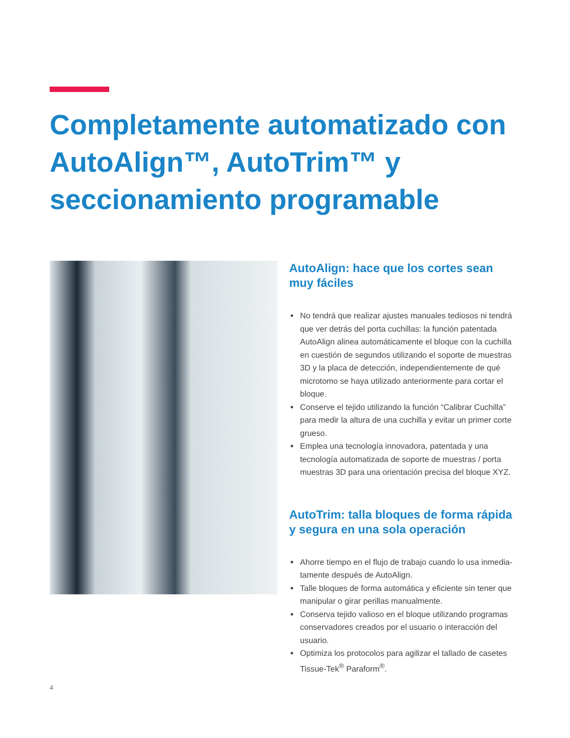Completamente automatizado con AutoAlign™, AutoTrim™ y seccionamiento programable
AutoAlign: hace que los cortes sean muy fáciles
No tendrá que realizar ajustes manuales tediosos ni tendrá que ver detrás del porta cuchillas: la función patentada AutoAlign alinea automáticamente el bloque con la cuchilla en cuestión de segundos utilizando el soporte de muestras 3D y la placa de detección, indepen­dientemente de qué microtomo se haya utilizado anterior­mente para cortar el bloque.
Conserve el tejido utilizando la función “Calibrar Cuchilla” para medir la altura de una cuchilla y evitar un primer corte grueso.
Emplea una tecnología innovadora, patentada y una tecnología automatizada de soporte de muestras / porta muestras 3D para una orientación precisa del bloque XYZ.
AutoTrim: talla bloques de forma rápida y segura en una sola operación
Ahorre tiempo en el flujo de trabajo cuando lo usa inmedia­tamente después de AutoAlign.
Talle bloques de forma automática y eficiente sin tener que manipular o girar perillas manualmente.
Conserva tejido valioso en el bloque utilizando programas conservadores creados por el usuario o interacción del usuario.
Optimiza los protocolos para agilizar el tallado de casetes Tissue-Tek<sup>®</sup> Paraform<sup>®</sup>.
4